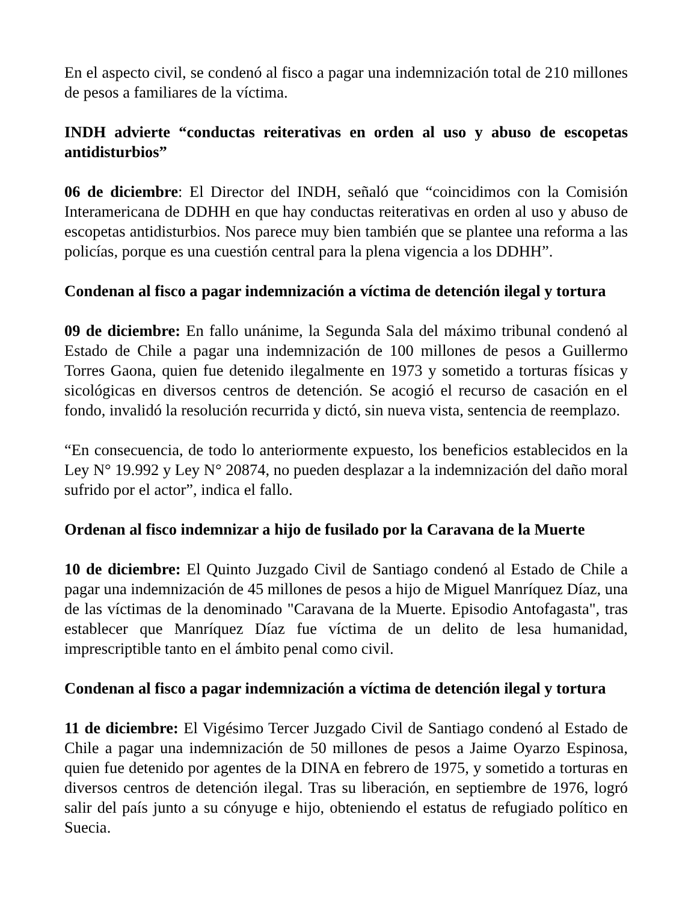En el aspecto civil, se condenó al fisco a pagar una indemnización total de 210 millones de pesos a familiares de la víctima.
INDH advierte “conductas reiterativas en orden al uso y abuso de escopetas antidisturbios”
06 de diciembre: El Director del INDH, señaló que “coincidimos con la Comisión Interamericana de DDHH en que hay conductas reiterativas en orden al uso y abuso de escopetas antidisturbios. Nos parece muy bien también que se plantee una reforma a las policías, porque es una cuestión central para la plena vigencia a los DDHH”.
Condenan al fisco a pagar indemnización a víctima de detención ilegal y tortura
09 de diciembre: En fallo unánime, la Segunda Sala del máximo tribunal condenó al Estado de Chile a pagar una indemnización de 100 millones de pesos a Guillermo Torres Gaona, quien fue detenido ilegalmente en 1973 y sometido a torturas físicas y sicológicas en diversos centros de detención. Se acogió el recurso de casación en el fondo, invalidó la resolución recurrida y dictó, sin nueva vista, sentencia de reemplazo.
“En consecuencia, de todo lo anteriormente expuesto, los beneficios establecidos en la Ley N° 19.992 y Ley N° 20874, no pueden desplazar a la indemnización del daño moral sufrido por el actor”, indica el fallo.
Ordenan al fisco indemnizar a hijo de fusilado por la Caravana de la Muerte
10 de diciembre: El Quinto Juzgado Civil de Santiago condenó al Estado de Chile a pagar una indemnización de 45 millones de pesos a hijo de Miguel Manríquez Díaz, una de las víctimas de la denominado "Caravana de la Muerte. Episodio Antofagasta", tras establecer que Manríquez Díaz fue víctima de un delito de lesa humanidad, imprescriptible tanto en el ámbito penal como civil.
Condenan al fisco a pagar indemnización a víctima de detención ilegal y tortura
11 de diciembre: El Vigésimo Tercer Juzgado Civil de Santiago condenó al Estado de Chile a pagar una indemnización de 50 millones de pesos a Jaime Oyarzo Espinosa, quien fue detenido por agentes de la DINA en febrero de 1975, y sometido a torturas en diversos centros de detención ilegal. Tras su liberación, en septiembre de 1976, logró salir del país junto a su cónyuge e hijo, obteniendo el estatus de refugiado político en Suecia.